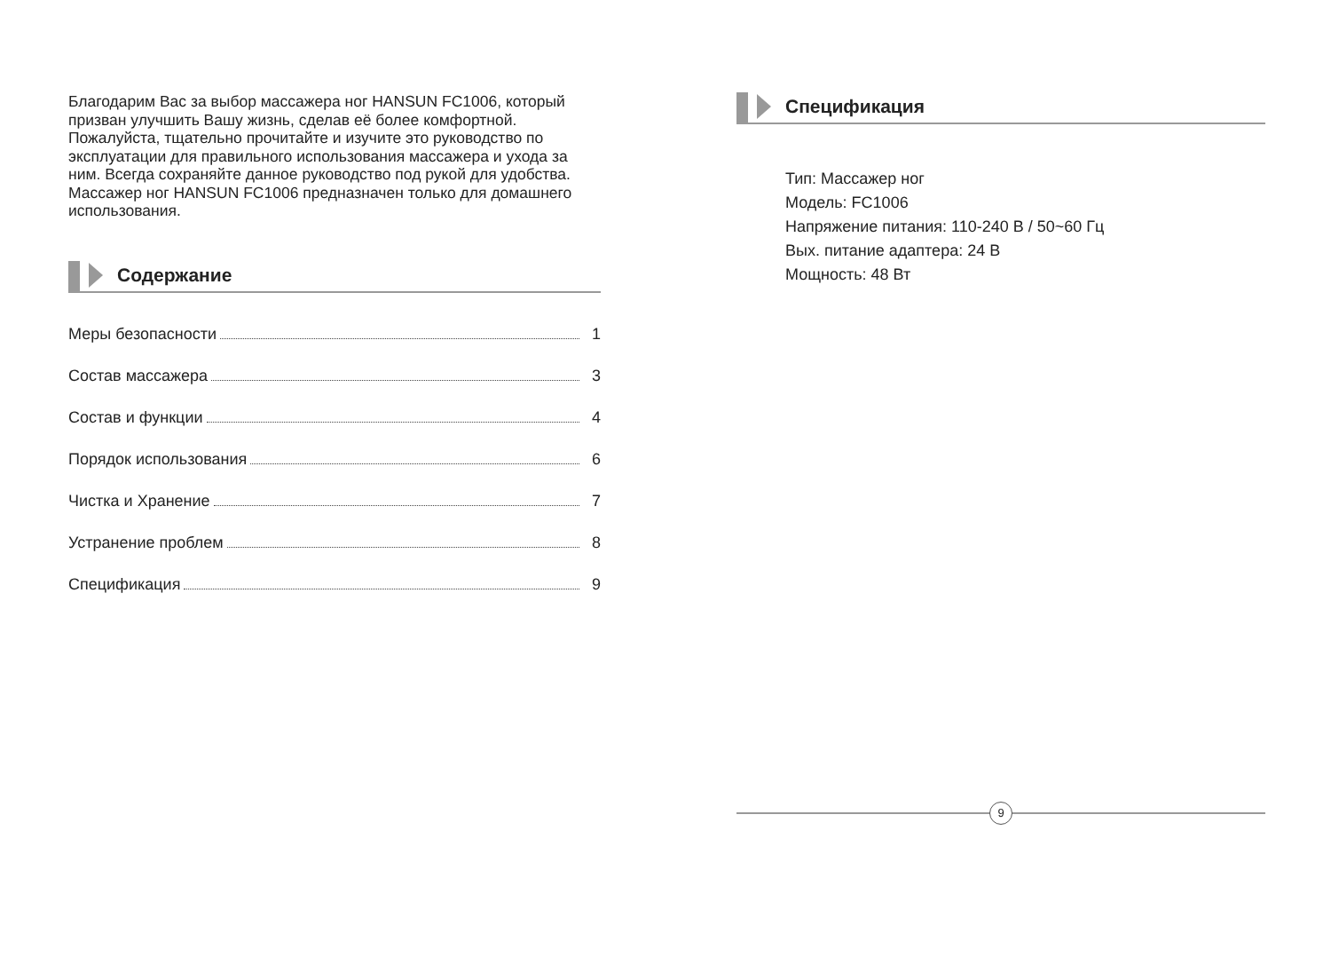Благодарим Вас за выбор массажера ног HANSUN FC1006, который призван улучшить Вашу жизнь, сделав её более комфортной. Пожалуйста, тщательно прочитайте и изучите это руководство по эксплуатации для правильного использования массажера и ухода за ним. Всегда сохраняйте данное руководство под рукой для удобства. Массажер ног HANSUN FC1006 предназначен только для домашнего использования.
Содержание
Меры безопасности 1
Состав массажера 3
Состав и функции 4
Порядок использования 6
Чистка и Хранение 7
Устранение проблем 8
Спецификация 9
Спецификация
Тип: Массажер ног
Модель: FC1006
Напряжение питания: 110-240 В / 50~60 Гц
Вых. питание адаптера: 24 В
Мощность: 48 Вт
9